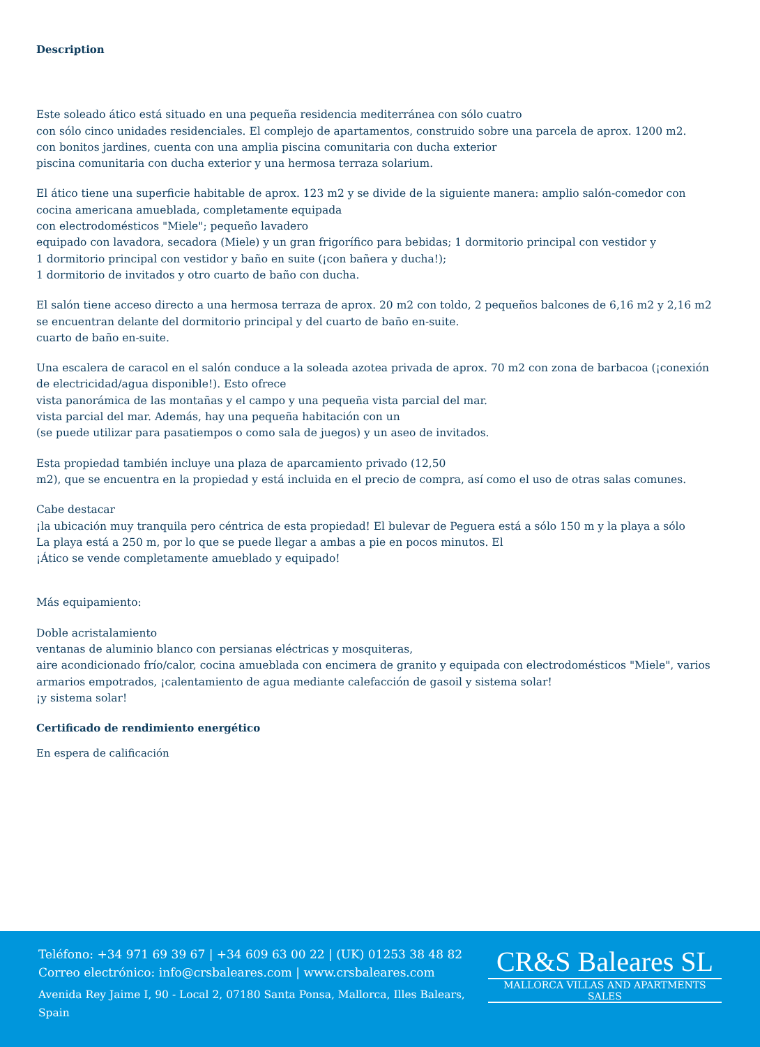Description
Este soleado ático está situado en una pequeña residencia mediterránea con sólo cuatro
con sólo cinco unidades residenciales. El complejo de apartamentos, construido sobre una parcela de aprox. 1200 m2.
con bonitos jardines, cuenta con una amplia piscina comunitaria con ducha exterior
piscina comunitaria con ducha exterior y una hermosa terraza solarium.
El ático tiene una superficie habitable de aprox. 123 m2 y se divide de la siguiente manera: amplio salón-comedor con cocina americana amueblada, completamente equipada
con electrodomésticos "Miele"; pequeño lavadero
equipado con lavadora, secadora (Miele) y un gran frigorífico para bebidas; 1 dormitorio principal con vestidor y
1 dormitorio principal con vestidor y baño en suite (¡con bañera y ducha!);
1 dormitorio de invitados y otro cuarto de baño con ducha.
El salón tiene acceso directo a una hermosa terraza de aprox. 20 m2 con toldo, 2 pequeños balcones de 6,16 m2 y 2,16 m2
se encuentran delante del dormitorio principal y del cuarto de baño en-suite.
cuarto de baño en-suite.
Una escalera de caracol en el salón conduce a la soleada azotea privada de aprox. 70 m2 con zona de barbacoa (¡conexión de electricidad/agua disponible!). Esto ofrece
vista panorámica de las montañas y el campo y una pequeña vista parcial del mar.
vista parcial del mar. Además, hay una pequeña habitación con un
(se puede utilizar para pasatiempos o como sala de juegos) y un aseo de invitados.
Esta propiedad también incluye una plaza de aparcamiento privado (12,50
m2), que se encuentra en la propiedad y está incluida en el precio de compra, así como el uso de otras salas comunes.
Cabe destacar
¡la ubicación muy tranquila pero céntrica de esta propiedad! El bulevar de Peguera está a sólo 150 m y la playa a sólo
La playa está a 250 m, por lo que se puede llegar a ambas a pie en pocos minutos. El
¡Ático se vende completamente amueblado y equipado!
Más equipamiento:
Doble acristalamiento
ventanas de aluminio blanco con persianas eléctricas y mosquiteras,
aire acondicionado frío/calor, cocina amueblada con encimera de granito y equipada con electrodomésticos "Miele", varios armarios empotrados, ¡calentamiento de agua mediante calefacción de gasoil y sistema solar!
¡y sistema solar!
Certificado de rendimiento energético
En espera de calificación
Teléfono: +34 971 69 39 67 | +34 609 63 00 22 | (UK) 01253 38 48 82
Correo electrónico: info@crsbaleares.com | www.crsbaleares.com
Avenida Rey Jaime I, 90 - Local 2, 07180 Santa Ponsa, Mallorca, Illes Balears, Spain
CR&S Baleares SL
MALLORCA VILLAS AND APARTMENTS SALES